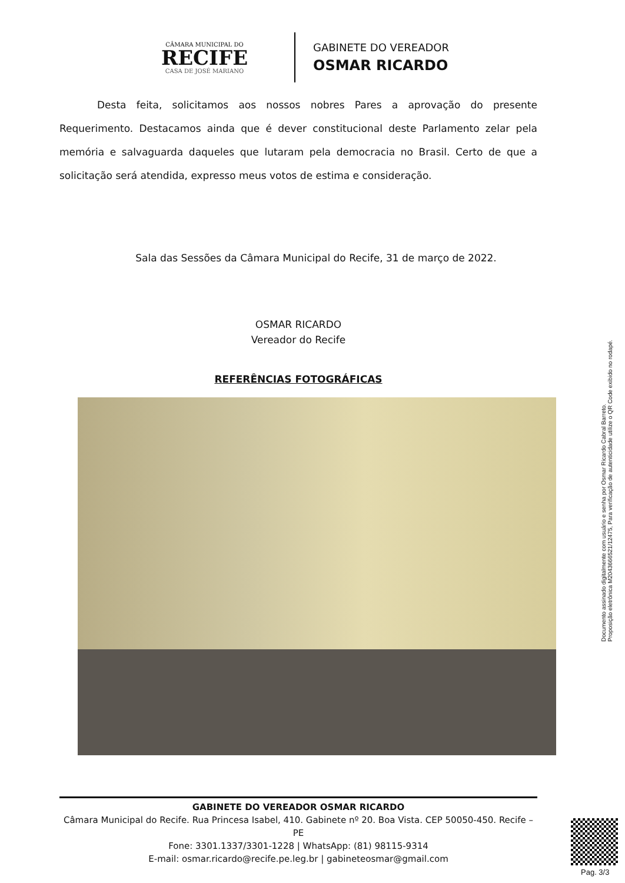CÂMARA MUNICIPAL DO
RECIFE
CASA DE JOSÉ MARIANO
GABINETE DO VEREADOR
OSMAR RICARDO
Desta feita, solicitamos aos nossos nobres Pares a aprovação do presente Requerimento. Destacamos ainda que é dever constitucional deste Parlamento zelar pela memória e salvaguarda daqueles que lutaram pela democracia no Brasil. Certo de que a solicitação será atendida, expresso meus votos de estima e consideração.
Sala das Sessões da Câmara Municipal do Recife, 31 de março de 2022.
OSMAR RICARDO
Vereador do Recife
REFERÊNCIAS FOTOGRÁFICAS
GABINETE DO VEREADOR OSMAR RICARDO
Câmara Municipal do Recife. Rua Princesa Isabel, 410. Gabinete nº 20. Boa Vista. CEP 50050-450. Recife – PE
Fone: 3301.1337/3301-1228 | WhatsApp: (81) 98115-9314
E-mail: osmar.ricardo@recife.pe.leg.br | gabineteosmar@gmail.com
Documento assinado digitalmente com usuário e senha por Osmar Ricardo Cabral Barreto.
Proposição eletrônica M2043666521/12475, Para verificação de autenticidade utilize o QR Code exibido no rodapé.
Pag. 3/3